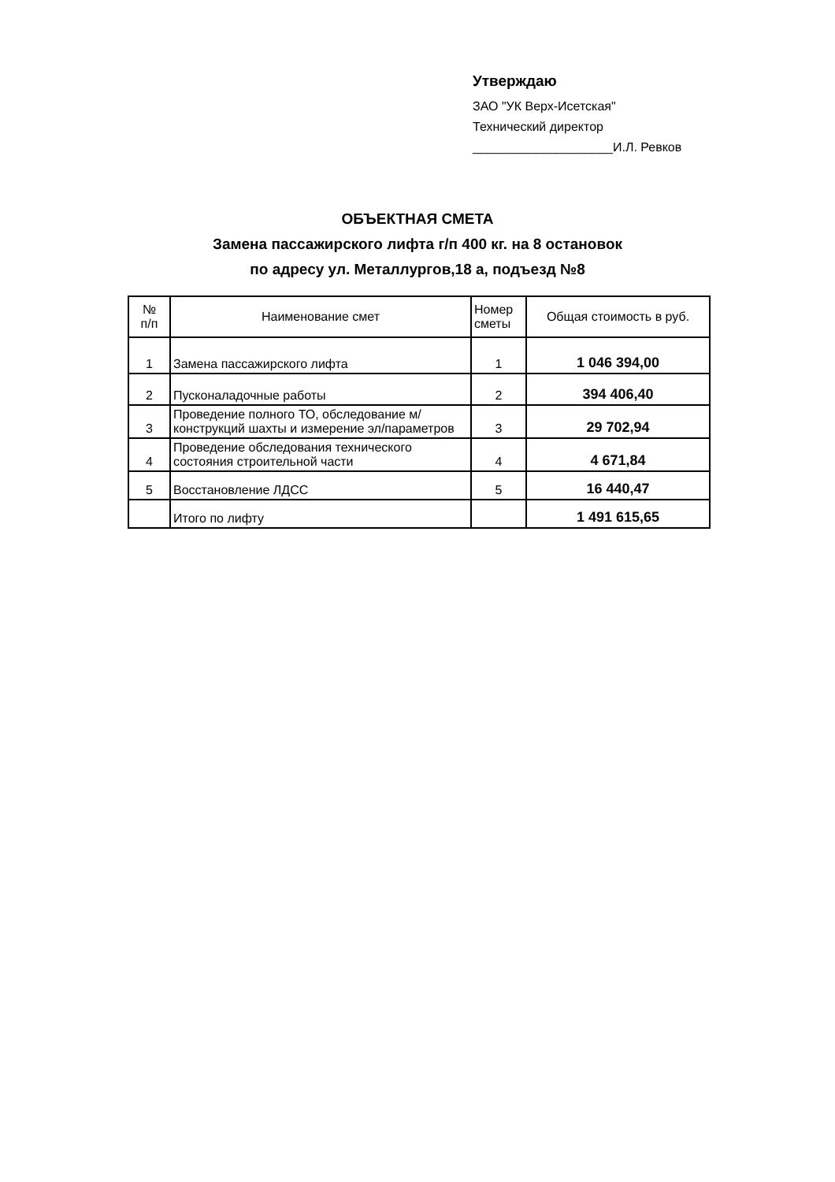Утверждаю
ЗАО "УК Верх-Исетская"
Технический директор
____________________И.Л. Ревков
ОБЪЕКТНАЯ СМЕТА
Замена пассажирского лифта г/п 400 кг. на 8 остановок
по адресу ул. Металлургов,18 а, подъезд №8
| № п/п | Наименование смет | Номер сметы | Общая стоимость в руб. |
| --- | --- | --- | --- |
| 1 | Замена пассажирского лифта | 1 | 1 046 394,00 |
| 2 | Пусконаладочные работы | 2 | 394 406,40 |
| 3 | Проведение полного ТО, обследование м/конструкций шахты и измерение эл/параметров | 3 | 29 702,94 |
| 4 | Проведение обследования технического состояния строительной части | 4 | 4 671,84 |
| 5 | Восстановление ЛДСС | 5 | 16 440,47 |
| | Итого по лифту | | 1 491 615,65 |